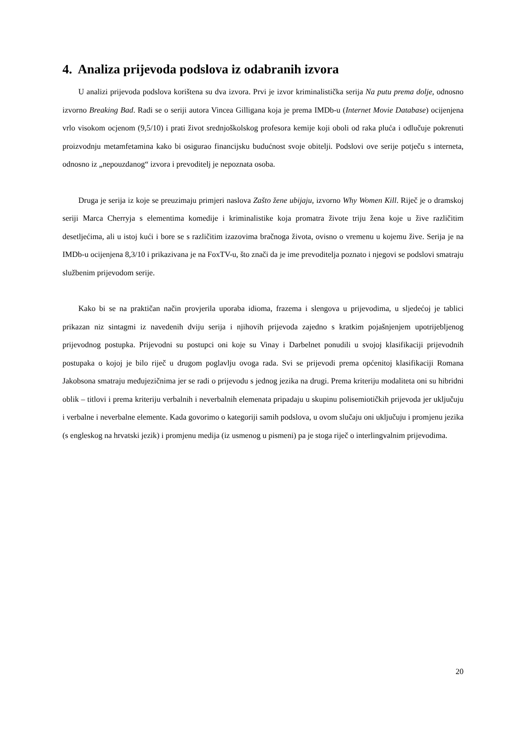4. Analiza prijevoda podslova iz odabranih izvora
U analizi prijevoda podslova korištena su dva izvora. Prvi je izvor kriminalistička serija Na putu prema dolje, odnosno izvorno Breaking Bad. Radi se o seriji autora Vincea Gilligana koja je prema IMDb-u (Internet Movie Database) ocijenjena vrlo visokom ocjenom (9,5/10) i prati život srednjoškolskog profesora kemije koji oboli od raka pluća i odlučuje pokrenuti proizvodnju metamfetamina kako bi osigurao financijsku budućnost svoje obitelji. Podslovi ove serije potječu s interneta, odnosno iz „nepouzdanog“ izvora i prevoditelj je nepoznata osoba.
Druga je serija iz koje se preuzimaju primjeri naslova Zašto žene ubijaju, izvorno Why Women Kill. Riječ je o dramskoj seriji Marca Cherryja s elementima komedije i kriminalistike koja promatra živote triju žena koje u žive različitim desetljećima, ali u istoj kući i bore se s različitim izazovima bračnoga života, ovisno o vremenu u kojemu žive. Serija je na IMDb-u ocijenjena 8,3/10 i prikazivana je na FoxTV-u, što znači da je ime prevoditelja poznato i njegovi se podslovi smatraju službenim prijevodom serije.
Kako bi se na praktičan način provjerila uporaba idioma, frazema i slengova u prijevodima, u sljedećoj je tablici prikazan niz sintagmi iz navedenih dviju serija i njihovih prijevoda zajedno s kratkim pojašnjenjem upotrijebljenog prijevodnog postupka. Prijevodni su postupci oni koje su Vinay i Darbelnet ponudili u svojoj klasifikaciji prijevodnih postupaka o kojoj je bilo riječ u drugom poglavlju ovoga rada. Svi se prijevodi prema općenitoj klasifikaciji Romana Jakobsona smatraju međujezičnima jer se radi o prijevodu s jednog jezika na drugi. Prema kriteriju modaliteta oni su hibridni oblik – titlovi i prema kriteriju verbalnih i neverbalnih elemenata pripadaju u skupinu polisemiotičkih prijevoda jer uključuju i verbalne i neverbalne elemente. Kada govorimo o kategoriji samih podslova, u ovom slučaju oni uključuju i promjenu jezika (s engleskog na hrvatski jezik) i promjenu medija (iz usmenog u pismeni) pa je stoga riječ o interlingvalnim prijevodima.
20